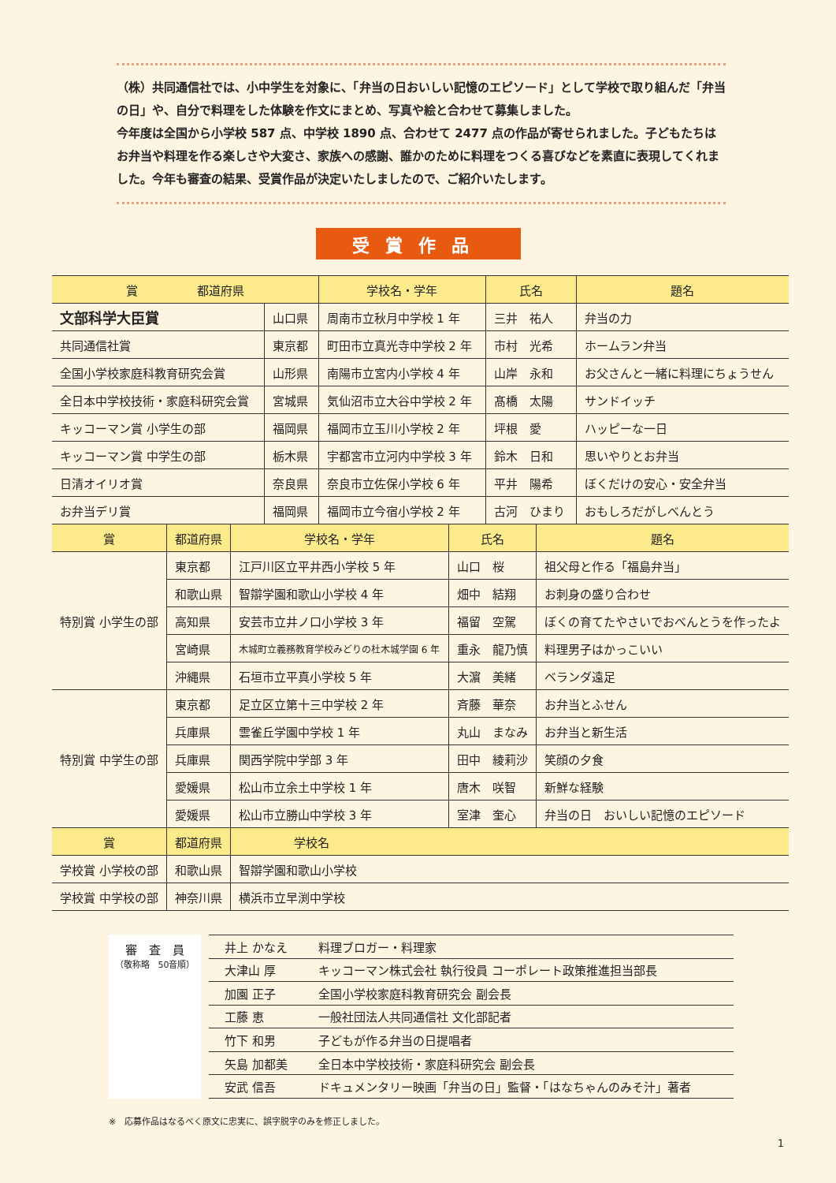（株）共同通信社では、小中学生を対象に、「弁当の日おいしい記憶のエピソード」として学校で取り組んだ「弁当の日」や、自分で料理をした体験を作文にまとめ、写真や絵と合わせて募集しました。
今年度は全国から小学校 587 点、中学校 1890 点、合わせて 2477 点の作品が寄せられました。子どもたちはお弁当や料理を作る楽しさや大変さ、家族への感謝、誰かのために料理をつくる喜びなどを素直に表現してくれました。今年も審査の結果、受賞作品が決定いたしましたので、ご紹介いたします。
受賞作品
| 賞 都道府県 | | 学校名・学年 | 氏名 | 題名 |
| --- | --- | --- | --- | --- |
| 文部科学大臣賞 | 山口県 | 周南市立秋月中学校 1 年 | 三井 祐人 | 弁当の力 |
| 共同通信社賞 | 東京都 | 町田市立真光寺中学校 2 年 | 市村 光希 | ホームラン弁当 |
| 全国小学校家庭科教育研究会賞 | 山形県 | 南陽市立宮内小学校 4 年 | 山岸 永和 | お父さんと一緒に料理にちょうせん |
| 全日本中学校技術・家庭科研究会賞 | 宮城県 | 気仙沼市立大谷中学校 2 年 | 髙橋 太陽 | サンドイッチ |
| キッコーマン賞 小学生の部 | 福岡県 | 福岡市立玉川小学校 2 年 | 坪根 愛 | ハッピーな一日 |
| キッコーマン賞 中学生の部 | 栃木県 | 宇都宮市立河内中学校 3 年 | 鈴木 日和 | 思いやりとお弁当 |
| 日清オイリオ賞 | 奈良県 | 奈良市立佐保小学校 6 年 | 平井 陽希 | ぼくだけの安心・安全弁当 |
| お弁当デリ賞 | 福岡県 | 福岡市立今宿小学校 2 年 | 古河 ひまり | おもしろだがしべんとう |
| 賞 | 都道府県 | 学校名・学年 | 氏名 | 題名 |
| --- | --- | --- | --- | --- |
| 特別賞 小学生の部 | 東京都 | 江戸川区立平井西小学校 5 年 | 山口 桜 | 祖父母と作る「福島弁当」 |
| | 和歌山県 | 智辯学園和歌山小学校 4 年 | 畑中 結翔 | お刺身の盛り合わせ |
| | 高知県 | 安芸市立井ノ口小学校 3 年 | 福留 空駕 | ぼくの育てたやさいでおべんとうを作ったよ |
| | 宮崎県 | 木城町立義務教育学校みどりの杜木城学園 6 年 | 重永 龍乃慎 | 料理男子はかっこいい |
| | 沖縄県 | 石垣市立平真小学校 5 年 | 大濵 美緒 | ベランダ遠足 |
| 特別賞 中学生の部 | 東京都 | 足立区立第十三中学校 2 年 | 斉藤 華奈 | お弁当とふせん |
| | 兵庫県 | 雲雀丘学園中学校 1 年 | 丸山 まなみ | お弁当と新生活 |
| | 兵庫県 | 関西学院中学部 3 年 | 田中 綾莉沙 | 笑顔の夕食 |
| | 愛媛県 | 松山市立余土中学校 1 年 | 唐木 咲智 | 新鮮な経験 |
| | 愛媛県 | 松山市立勝山中学校 3 年 | 室津 奎心 | 弁当の日 おいしい記憶のエピソード |
| 賞 | 都道府県 | 学校名 | | |
| 学校賞 小学校の部 | 和歌山県 | 智辯学園和歌山小学校 | | |
| 学校賞 中学校の部 | 神奈川県 | 横浜市立早渕中学校 | | |
審　査　員
（敬称略　50音順）
| 井上 かなえ | 料理ブロガー・料理家 |
| 大津山 厚 | キッコーマン株式会社 執行役員 コーポレート政策推進担当部長 |
| 加園 正子 | 全国小学校家庭科教育研究会 副会長 |
| 工藤 恵 | 一般社団法人共同通信社 文化部記者 |
| 竹下 和男 | 子どもが作る弁当の日提唱者 |
| 矢島 加都美 | 全日本中学校技術・家庭科研究会 副会長 |
| 安武 信吾 | ドキュメンタリー映画「弁当の日」監督・「はなちゃんのみそ汁」著者 |
※　応募作品はなるべく原文に忠実に、誤字脱字のみを修正しました。
1